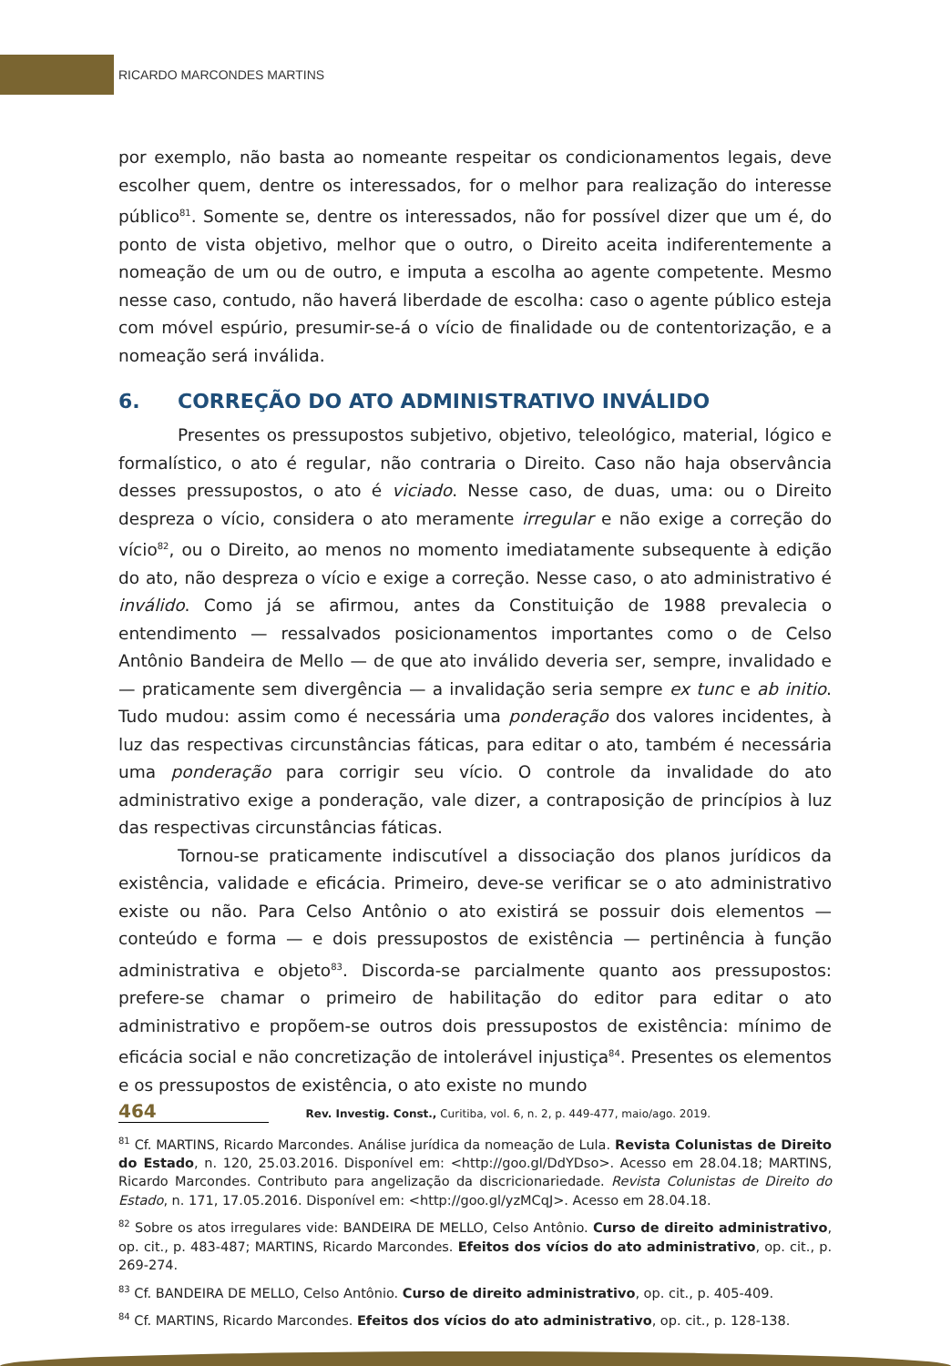RICARDO MARCONDES MARTINS
por exemplo, não basta ao nomeante respeitar os condicionamentos legais, deve escolher quem, dentre os interessados, for o melhor para realização do interesse público<sup>81</sup>. Somente se, dentre os interessados, não for possível dizer que um é, do ponto de vista objetivo, melhor que o outro, o Direito aceita indiferentemente a nomeação de um ou de outro, e imputa a escolha ao agente competente. Mesmo nesse caso, contudo, não haverá liberdade de escolha: caso o agente público esteja com móvel espúrio, presumir-se-á o vício de finalidade ou de contentorização, e a nomeação será inválida.
6. CORREÇÃO DO ATO ADMINISTRATIVO INVÁLIDO
Presentes os pressupostos subjetivo, objetivo, teleológico, material, lógico e formalístico, o ato é regular, não contraria o Direito. Caso não haja observância desses pressupostos, o ato é viciado. Nesse caso, de duas, uma: ou o Direito despreza o vício, considera o ato meramente irregular e não exige a correção do vício<sup>82</sup>, ou o Direito, ao menos no momento imediatamente subsequente à edição do ato, não despreza o vício e exige a correção. Nesse caso, o ato administrativo é inválido. Como já se afirmou, antes da Constituição de 1988 prevalecia o entendimento — ressalvados posicionamentos importantes como o de Celso Antônio Bandeira de Mello — de que ato inválido deveria ser, sempre, invalidado e — praticamente sem divergência — a invalidação seria sempre ex tunc e ab initio. Tudo mudou: assim como é necessária uma ponderação dos valores incidentes, à luz das respectivas circunstâncias fáticas, para editar o ato, também é necessária uma ponderação para corrigir seu vício. O controle da invalidade do ato administrativo exige a ponderação, vale dizer, a contraposição de princípios à luz das respectivas circunstâncias fáticas.
Tornou-se praticamente indiscutível a dissociação dos planos jurídicos da existência, validade e eficácia. Primeiro, deve-se verificar se o ato administrativo existe ou não. Para Celso Antônio o ato existirá se possuir dois elementos — conteúdo e forma — e dois pressupostos de existência — pertinência à função administrativa e objeto<sup>83</sup>. Discorda-se parcialmente quanto aos pressupostos: prefere-se chamar o primeiro de habilitação do editor para editar o ato administrativo e propõem-se outros dois pressupostos de existência: mínimo de eficácia social e não concretização de intolerável injustiça<sup>84</sup>. Presentes os elementos e os pressupostos de existência, o ato existe no mundo
<sup>81</sup> Cf. MARTINS, Ricardo Marcondes. Análise jurídica da nomeação de Lula. Revista Colunistas de Direito do Estado, n. 120, 25.03.2016. Disponível em: <http://goo.gl/DdYDso>. Acesso em 28.04.18; MARTINS, Ricardo Marcondes. Contributo para angelização da discricionariedade. Revista Colunistas de Direito do Estado, n. 171, 17.05.2016. Disponível em: <http://goo.gl/yzMCqJ>. Acesso em 28.04.18.
<sup>82</sup> Sobre os atos irregulares vide: BANDEIRA DE MELLO, Celso Antônio. Curso de direito administrativo, op. cit., p. 483-487; MARTINS, Ricardo Marcondes. Efeitos dos vícios do ato administrativo, op. cit., p. 269-274.
<sup>83</sup> Cf. BANDEIRA DE MELLO, Celso Antônio. Curso de direito administrativo, op. cit., p. 405-409.
<sup>84</sup> Cf. MARTINS, Ricardo Marcondes. Efeitos dos vícios do ato administrativo, op. cit., p. 128-138.
464 Rev. Investig. Const., Curitiba, vol. 6, n. 2, p. 449-477, maio/ago. 2019.